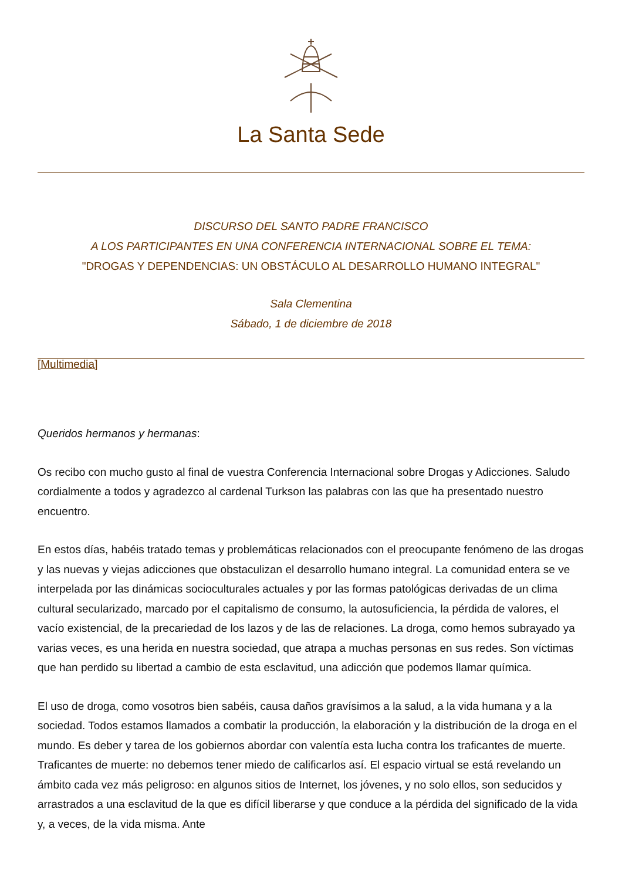La Santa Sede
DISCURSO DEL SANTO PADRE FRANCISCO
A LOS PARTICIPANTES EN UNA CONFERENCIA INTERNACIONAL SOBRE EL TEMA:
"DROGAS Y DEPENDENCIAS: UN OBSTÁCULO AL DESARROLLO HUMANO INTEGRAL"
Sala Clementina
Sábado, 1 de diciembre de 2018
[Multimedia]
Queridos hermanos y hermanas:
Os recibo con mucho gusto al final de vuestra Conferencia Internacional sobre Drogas y Adicciones. Saludo cordialmente a todos y agradezco al cardenal Turkson las palabras con las que ha presentado nuestro encuentro.
En estos días, habéis tratado temas y problemáticas relacionados con el preocupante fenómeno de las drogas y las nuevas y viejas adicciones que obstaculizan el desarrollo humano integral. La comunidad entera se ve interpelada por las dinámicas socioculturales actuales y por las formas patológicas derivadas de un clima cultural secularizado, marcado por el capitalismo de consumo, la autosuficiencia, la pérdida de valores, el vacío existencial, de la precariedad de los lazos y de las de relaciones. La droga, como hemos subrayado ya varias veces, es una herida en nuestra sociedad, que atrapa a muchas personas en sus redes. Son víctimas que han perdido su libertad a cambio de esta esclavitud, una adicción que podemos llamar química.
El uso de droga, como vosotros bien sabéis, causa daños gravísimos a la salud, a la vida humana y a la sociedad. Todos estamos llamados a combatir la producción, la elaboración y la distribución de la droga en el mundo. Es deber y tarea de los gobiernos abordar con valentía esta lucha contra los traficantes de muerte. Traficantes de muerte: no debemos tener miedo de calificarlos así. El espacio virtual se está revelando un ámbito cada vez más peligroso: en algunos sitios de Internet, los jóvenes, y no solo ellos, son seducidos y arrastrados a una esclavitud de la que es difícil liberarse y que conduce a la pérdida del significado de la vida y, a veces, de la vida misma. Ante